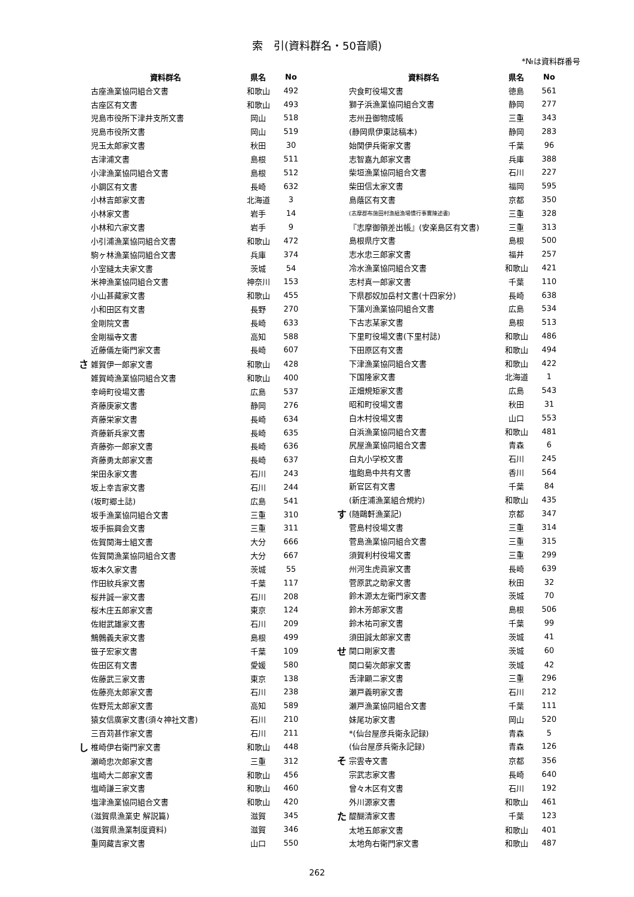索　引(資料群名・50音順)
*№は資料群番号
| | 資料群名 | 県名 | No |
| --- | --- | --- | --- |
| | 古座漁業協同組合文書 | 和歌山 | 492 |
| | 古座区有文書 | 和歌山 | 493 |
| | 児島市役所下津井支所文書 | 岡山 | 518 |
| | 児島市役所文書 | 岡山 | 519 |
| | 児玉太郎家文書 | 秋田 | 30 |
| | 古津浦文書 | 島根 | 511 |
| | 小津漁業協同組合文書 | 島根 | 512 |
| | 小鋼区有文書 | 長崎 | 632 |
| | 小林吉郎家文書 | 北海道 | 3 |
| | 小林家文書 | 岩手 | 14 |
| | 小林和六家文書 | 岩手 | 9 |
| | 小引浦漁業協同組合文書 | 和歌山 | 472 |
| | 駒ヶ林漁業協同組合文書 | 兵庫 | 374 |
| | 小室縫太夫家文書 | 茨城 | 54 |
| | 米神漁業協同組合文書 | 神奈川 | 153 |
| | 小山甚藏家文書 | 和歌山 | 455 |
| | 小和田区有文書 | 長野 | 270 |
| | 金剛院文書 | 長崎 | 633 |
| | 金剛福寺文書 | 高知 | 588 |
| | 近藤儀左衛門家文書 | 長崎 | 607 |
| さ | 雑賀伊一郎家文書 | 和歌山 | 428 |
| | 雑賀崎漁業協同組合文書 | 和歌山 | 400 |
| | 幸﨑町役場文書 | 広島 | 537 |
| | 斉藤庚家文書 | 静岡 | 276 |
| | 斉藤栄家文書 | 長崎 | 634 |
| | 斉藤新兵家文書 | 長崎 | 635 |
| | 斉藤弥一郎家文書 | 長崎 | 636 |
| | 斉藤勇太郎家文書 | 長崎 | 637 |
| | 栄田永家文書 | 石川 | 243 |
| | 坂上幸吉家文書 | 石川 | 244 |
| | (坂町郷土誌) | 広島 | 541 |
| | 坂手漁業協同組合文書 | 三重 | 310 |
| | 坂手振興会文書 | 三重 | 311 |
| | 佐賀関海士組文書 | 大分 | 666 |
| | 佐賀関漁業協同組合文書 | 大分 | 667 |
| | 坂本久家文書 | 茨城 | 55 |
| | 作田紋兵家文書 | 千葉 | 117 |
| | 桜井誠一家文書 | 石川 | 208 |
| | 桜木庄五郎家文書 | 東京 | 124 |
| | 佐紺武雄家文書 | 石川 | 209 |
| | 鷦鷯義夫家文書 | 島根 | 499 |
| | 笹子宏家文書 | 千葉 | 109 |
| | 佐田区有文書 | 愛媛 | 580 |
| | 佐藤武三家文書 | 東京 | 138 |
| | 佐藤亮太郎家文書 | 石川 | 238 |
| | 佐野荒太郎家文書 | 高知 | 589 |
| | 猿女信廣家文書(須々神社文書) | 石川 | 210 |
| | 三百苅甚作家文書 | 石川 | 211 |
| し | 椎崎伊右衛門家文書 | 和歌山 | 448 |
| | 瀬崎忠次郎家文書 | 三重 | 312 |
| | 塩崎大二郎家文書 | 和歌山 | 456 |
| | 塩崎謙三家文書 | 和歌山 | 460 |
| | 塩津漁業協同組合文書 | 和歌山 | 420 |
| | (滋賀県漁業史 解説篇) | 滋賀 | 345 |
| | (滋賀県漁業制度資料) | 滋賀 | 346 |
| | 重岡藏吉家文書 | 山口 | 550 |
| | 資料群名 | 県名 | No |
| --- | --- | --- | --- |
| | 宍食町役場文書 | 徳島 | 561 |
| | 獅子浜漁業協同組合文書 | 静岡 | 277 |
| | 志州丑御物成帳 | 三重 | 343 |
| | (静岡県伊東誌稿本) | 静岡 | 283 |
| | 始関伊兵衛家文書 | 千葉 | 96 |
| | 志智嘉九郎家文書 | 兵庫 | 388 |
| | 柴垣漁業協同組合文書 | 石川 | 227 |
| | 柴田信太家文書 | 福岡 | 595 |
| | 島蔭区有文書 | 京都 | 350 |
| | (志摩郡布施田村漁組漁場慣行事實陳述書) | 三重 | 328 |
| | 『志摩御領差出帳』(安楽島区有文書) | 三重 | 313 |
| | 島根県庁文書 | 島根 | 500 |
| | 志水忠三郎家文書 | 福井 | 257 |
| | 冷水漁業協同組合文書 | 和歌山 | 421 |
| | 志村真一郎家文書 | 千葉 | 110 |
| | 下県郡奴加岳村文書(十四家分) | 長崎 | 638 |
| | 下蒲刈漁業協同組合文書 | 広島 | 534 |
| | 下古志某家文書 | 島根 | 513 |
| | 下里町役場文書(下里村誌) | 和歌山 | 486 |
| | 下田原区有文書 | 和歌山 | 494 |
| | 下津漁業協同組合文書 | 和歌山 | 422 |
| | 下国隆家文書 | 北海道 | 1 |
| | 正畑規矩家文書 | 広島 | 543 |
| | 昭和町役場文書 | 秋田 | 31 |
| | 白木村役場文書 | 山口 | 553 |
| | 白浜漁業協同組合文書 | 和歌山 | 481 |
| | 尻屋漁業協同組合文書 | 青森 | 6 |
| | 白丸小学校文書 | 石川 | 245 |
| | 塩飽島中共有文書 | 香川 | 564 |
| | 新官区有文書 | 千葉 | 84 |
| | (新庄浦漁業組合規約) | 和歌山 | 435 |
| す | (随鷗軒漁業記) | 京都 | 347 |
| | 菅島村役場文書 | 三重 | 314 |
| | 菅島漁業協同組合文書 | 三重 | 315 |
| | 須賀利村役場文書 | 三重 | 299 |
| | 州河生虎眞家文書 | 長崎 | 639 |
| | 菅原武之助家文書 | 秋田 | 32 |
| | 鈴木源太左衛門家文書 | 茨城 | 70 |
| | 鈴木芳郎家文書 | 島根 | 506 |
| | 鈴木祐司家文書 | 千葉 | 99 |
| | 須田誠太郎家文書 | 茨城 | 41 |
| せ | 関口剛家文書 | 茨城 | 60 |
| | 関口菊次郎家文書 | 茨城 | 42 |
| | 舌津顯二家文書 | 三重 | 296 |
| | 瀬戸義明家文書 | 石川 | 212 |
| | 瀬戸漁業協同組合文書 | 千葉 | 111 |
| | 妹尾功家文書 | 岡山 | 520 |
| | *(仙台屋彦兵衛永記録) | 青森 | 5 |
| | (仙台屋彦兵衛永記録) | 青森 | 126 |
| そ | 宗雲寺文書 | 京都 | 356 |
| | 宗武志家文書 | 長崎 | 640 |
| | 曾々木区有文書 | 石川 | 192 |
| | 外川源家文書 | 和歌山 | 461 |
| た | 醍醐清家文書 | 千葉 | 123 |
| | 太地五郎家文書 | 和歌山 | 401 |
| | 太地角右衛門家文書 | 和歌山 | 487 |
262